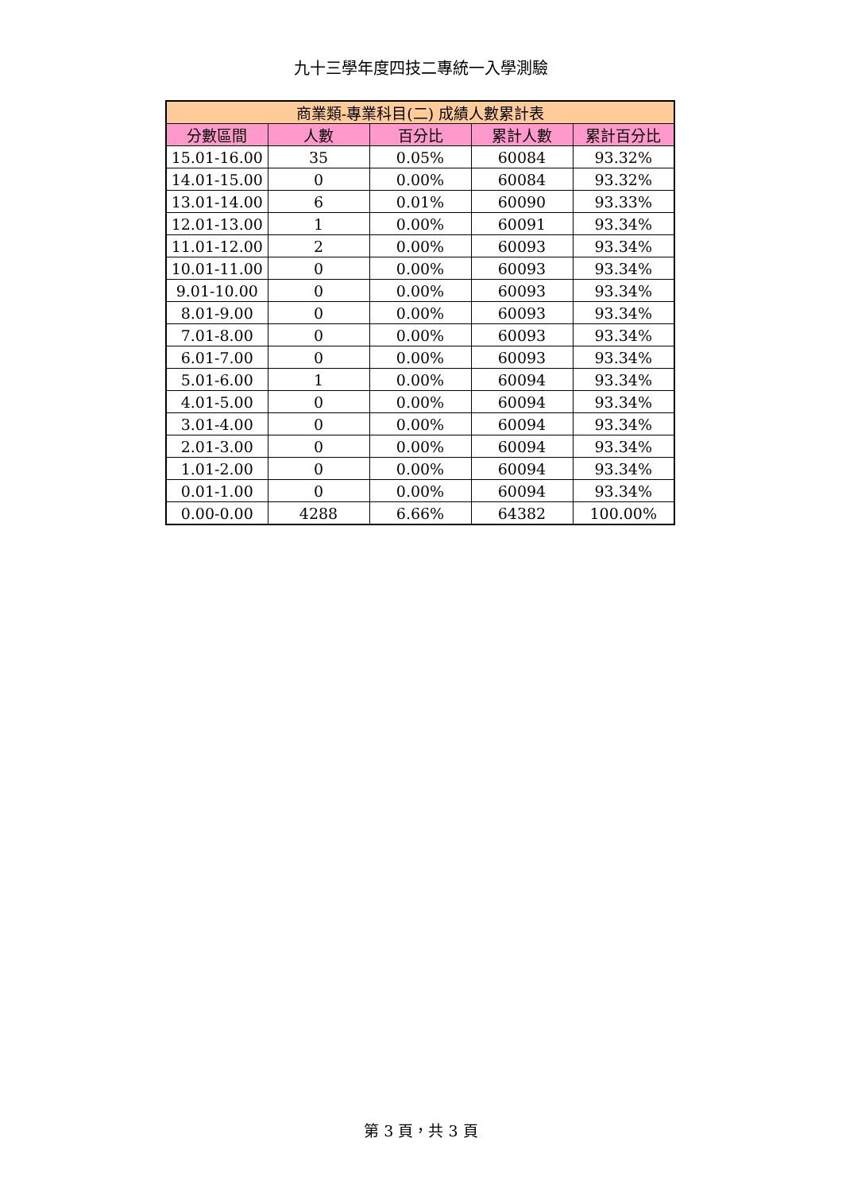九十三學年度四技二專統一入學測驗
| 商業類-專業科目(二) 成績人數累計表 | | | | |
| --- | --- | --- | --- | --- |
| 分數區間 | 人數 | 百分比 | 累計人數 | 累計百分比 |
| 15.01-16.00 | 35 | 0.05% | 60084 | 93.32% |
| 14.01-15.00 | 0 | 0.00% | 60084 | 93.32% |
| 13.01-14.00 | 6 | 0.01% | 60090 | 93.33% |
| 12.01-13.00 | 1 | 0.00% | 60091 | 93.34% |
| 11.01-12.00 | 2 | 0.00% | 60093 | 93.34% |
| 10.01-11.00 | 0 | 0.00% | 60093 | 93.34% |
| 9.01-10.00 | 0 | 0.00% | 60093 | 93.34% |
| 8.01-9.00 | 0 | 0.00% | 60093 | 93.34% |
| 7.01-8.00 | 0 | 0.00% | 60093 | 93.34% |
| 6.01-7.00 | 0 | 0.00% | 60093 | 93.34% |
| 5.01-6.00 | 1 | 0.00% | 60094 | 93.34% |
| 4.01-5.00 | 0 | 0.00% | 60094 | 93.34% |
| 3.01-4.00 | 0 | 0.00% | 60094 | 93.34% |
| 2.01-3.00 | 0 | 0.00% | 60094 | 93.34% |
| 1.01-2.00 | 0 | 0.00% | 60094 | 93.34% |
| 0.01-1.00 | 0 | 0.00% | 60094 | 93.34% |
| 0.00-0.00 | 4288 | 6.66% | 64382 | 100.00% |
第 3 頁，共 3 頁